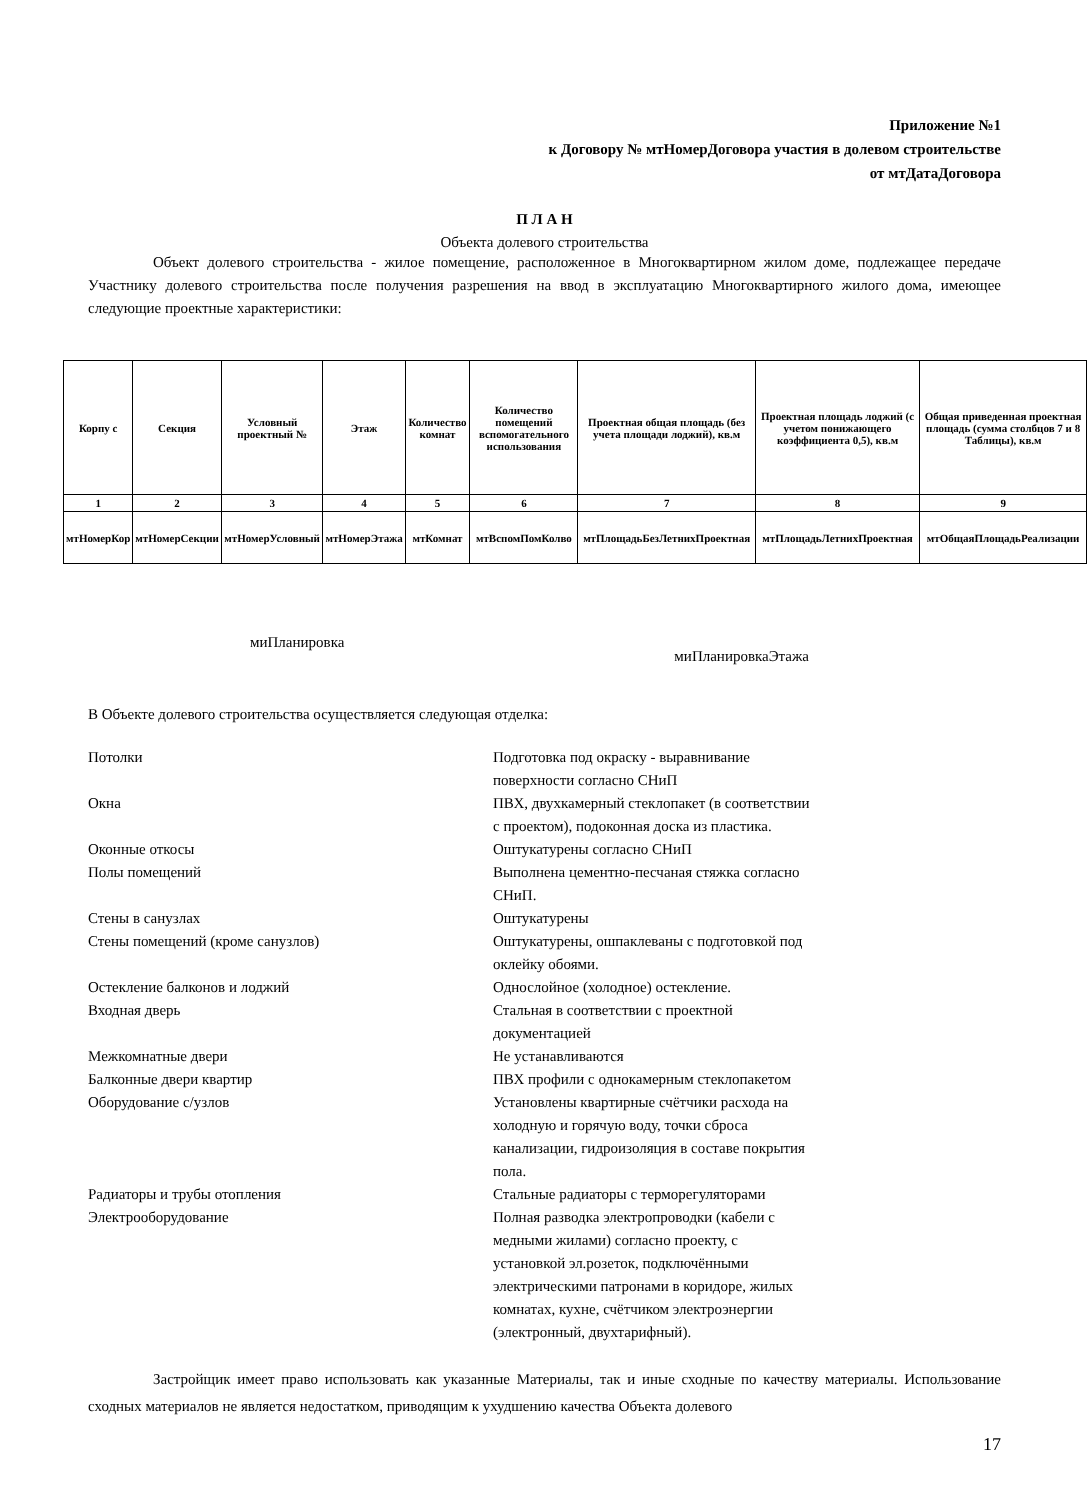Приложение №1
к Договору № мтНомерДоговора участия в долевом строительстве
от мтДатаДоговора
П Л А Н
Объекта долевого строительства
Объект долевого строительства - жилое помещение, расположенное в Многоквартирном жилом доме, подлежащее передаче Участнику долевого строительства после получения разрешения на ввод в эксплуатацию Многоквартирного жилого дома, имеющее следующие проектные характеристики:
| Корпу с | Секция | Условный проектный № | Этаж | Количество комнат | Количество помещений вспомогательного использования | Проектная общая площадь (без учета площади лоджий), кв.м | Проектная площадь лоджий (с учетом понижающего коэффициента 0,5), кв.м | Общая приведенная проектная площадь (сумма столбцов 7 и 8 Таблицы), кв.м |
| 1 | 2 | 3 | 4 | 5 | 6 | 7 | 8 | 9 |
| мтНомерКор | мтНомерСекции | мтНомерУсловный | мтНомерЭтажа | мтКомнат | мтВспомПомКолво | мтПлощадьБезЛетнихПроектная | мтПлощадьЛетнихПроектная | мтОбщаяПлощадьРеализации |
миПланировка
миПланировкаЭтажа
В Объекте долевого строительства осуществляется следующая отделка:
| Потолки | Подготовка под окраску - выравнивание поверхности согласно СНиП |
| Окна | ПВХ, двухкамерный стеклопакет (в соответствии с проектом), подоконная доска из пластика. |
| Оконные откосы | Оштукатурены согласно СНиП |
| Полы помещений | Выполнена цементно-песчаная стяжка согласно СНиП. |
| Стены в санузлах | Оштукатурены |
| Стены помещений (кроме санузлов) | Оштукатурены, ошпаклеваны с подготовкой под оклейку обоями. |
| Остекление балконов и лоджий | Однослойное (холодное) остекление. |
| Входная дверь | Стальная в соответствии с проектной документацией |
| Межкомнатные двери | Не устанавливаются |
| Балконные двери квартир | ПВХ профили с однокамерным стеклопакетом |
| Оборудование с/узлов | Установлены квартирные счётчики расхода на холодную и горячую воду, точки сброса канализации, гидроизоляция в составе покрытия пола. |
| Радиаторы и трубы отопления | Стальные радиаторы с терморегуляторами |
| Электрооборудование | Полная разводка электропроводки (кабели с медными жилами) согласно проекту, с установкой эл.розеток, подключёнными электрическими патронами в коридоре, жилых комнатах, кухне, счётчиком электроэнергии (электронный, двухтарифный). |
Застройщик имеет право использовать как указанные Материалы, так и иные сходные по качеству материалы. Использование сходных материалов не является недостатком, приводящим к ухудшению качества Объекта долевого
17